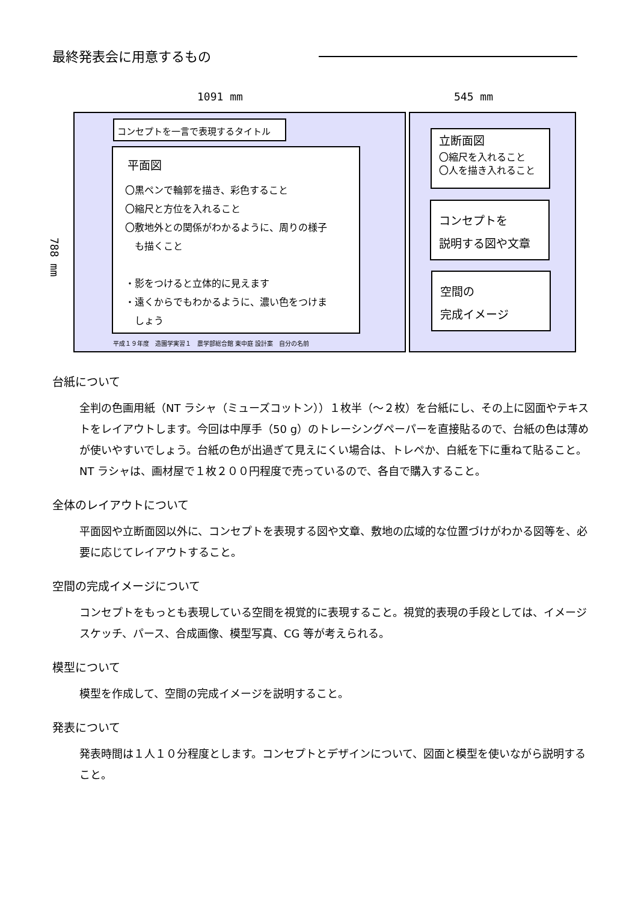最終発表会に用意するもの
1091 mm 545 mm
788 mm
コンセプトを一言で表現するタイトル
平面図
〇黒ペンで輪郭を描き、彩色すること
〇縮尺と方位を入れること
〇敷地外との関係がわかるように、周りの様子
　も描くこと
・影をつけると立体的に見えます
・遠くからでもわかるように、濃い色をつけま
　しょう
平成１９年度　造園学実習１　農学部総合館 東中庭 設計案　自分の名前
立断面図
〇縮尺を入れること
〇人を描き入れること
コンセプトを
説明する図や文章
空間の
完成イメージ
台紙について
全判の色画用紙（NT ラシャ（ミューズコットン））１枚半（〜２枚）を台紙にし、その上に図面やテキストをレイアウトします。今回は中厚手（50 g）のトレーシングペーパーを直接貼るので、台紙の色は薄めが使いやすいでしょう。台紙の色が出過ぎて見えにくい場合は、トレペか、白紙を下に重ねて貼ること。NT ラシャは、画材屋で１枚２００円程度で売っているので、各自で購入すること。
全体のレイアウトについて
平面図や立断面図以外に、コンセプトを表現する図や文章、敷地の広域的な位置づけがわかる図等を、必要に応じてレイアウトすること。
空間の完成イメージについて
コンセプトをもっとも表現している空間を視覚的に表現すること。視覚的表現の手段としては、イメージスケッチ、パース、合成画像、模型写真、CG 等が考えられる。
模型について
模型を作成して、空間の完成イメージを説明すること。
発表について
発表時間は１人１０分程度とします。コンセプトとデザインについて、図面と模型を使いながら説明すること。